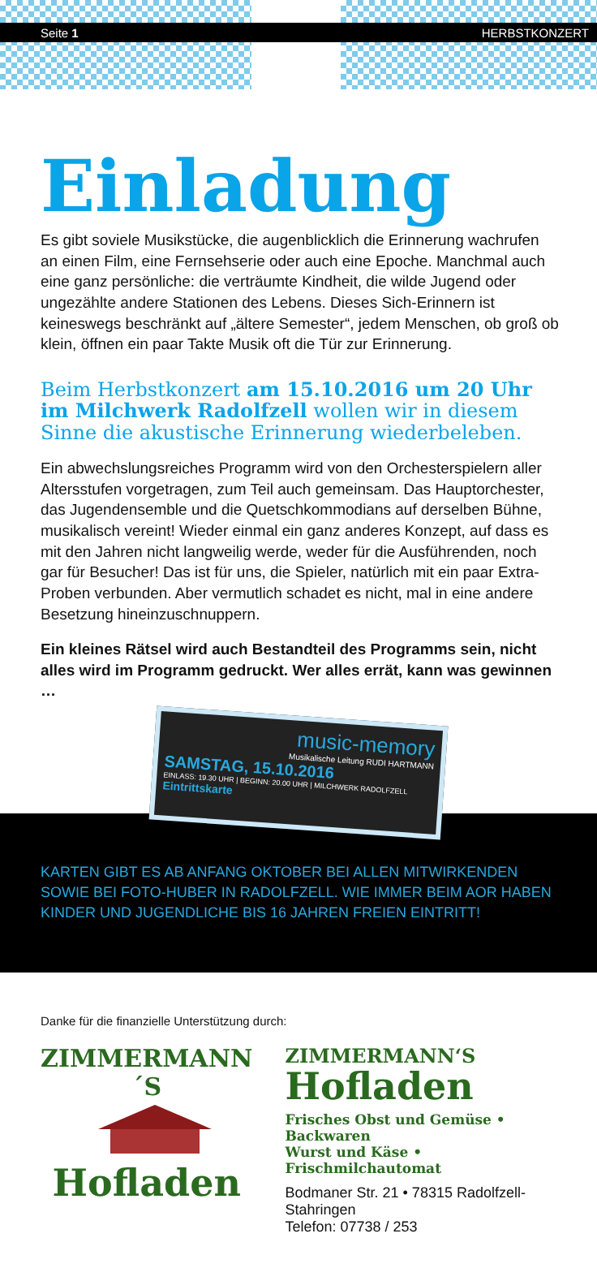Seite 1 HERBSTKONZERT
Einladung
Es gibt soviele Musikstücke, die augenblicklich die Erinnerung wachrufen an einen Film, eine Fernsehserie oder auch eine Epoche. Manchmal auch eine ganz persönliche: die verträumte Kindheit, die wilde Jugend oder ungezählte andere Stationen des Lebens. Dieses Sich-Erinnern ist keineswegs beschränkt auf „ältere Semester“, jedem Menschen, ob groß ob klein, öffnen ein paar Takte Musik oft die Tür zur Erinnerung.
Beim Herbstkonzert am 15.10.2016 um 20 Uhr im Milchwerk Radolfzell wollen wir in diesem Sinne die akustische Erinnerung wiederbeleben.
Ein abwechslungsreiches Programm wird von den Orchesterspielern aller Altersstufen vorgetragen, zum Teil auch gemeinsam. Das Hauptorchester, das Jugendensemble und die Quetschkommodians auf derselben Bühne, musikalisch vereint! Wieder einmal ein ganz anderes Konzept, auf dass es mit den Jahren nicht langweilig werde, weder für die Ausführenden, noch gar für Besucher! Das ist für uns, die Spieler, natürlich mit ein paar Extra-Proben verbunden. Aber vermutlich schadet es nicht, mal in eine andere Besetzung hineinzuschnuppern.
Ein kleines Rätsel wird auch Bestandteil des Programms sein, nicht alles wird im Programm gedruckt. Wer alles errät, kann was gewinnen …
music-memory
Musikalische Leitung RUDI HARTMANN
SAMSTAG, 15.10.2016
EINLASS: 19.30 UHR | BEGINN: 20.00 UHR | MILCHWERK RADOLFZELL
Eintrittskarte
KARTEN GIBT ES AB ANFANG OKTOBER BEI ALLEN MITWIRKENDEN SOWIE BEI FOTO-HUBER IN RADOLFZELL. WIE IMMER BEIM AOR HABEN KINDER UND JUGENDLICHE BIS 16 JAHREN FREIEN EINTRITT!
Danke für die finanzielle Unterstützung durch:
ZIMMERMANN´S
Hofladen
ZIMMERMANN‘S
Hofladen
Frisches Obst und Gemüse • Backwaren
Wurst und Käse • Frischmilchautomat
Bodmaner Str. 21 • 78315 Radolfzell-Stahringen
Telefon: 07738 / 253